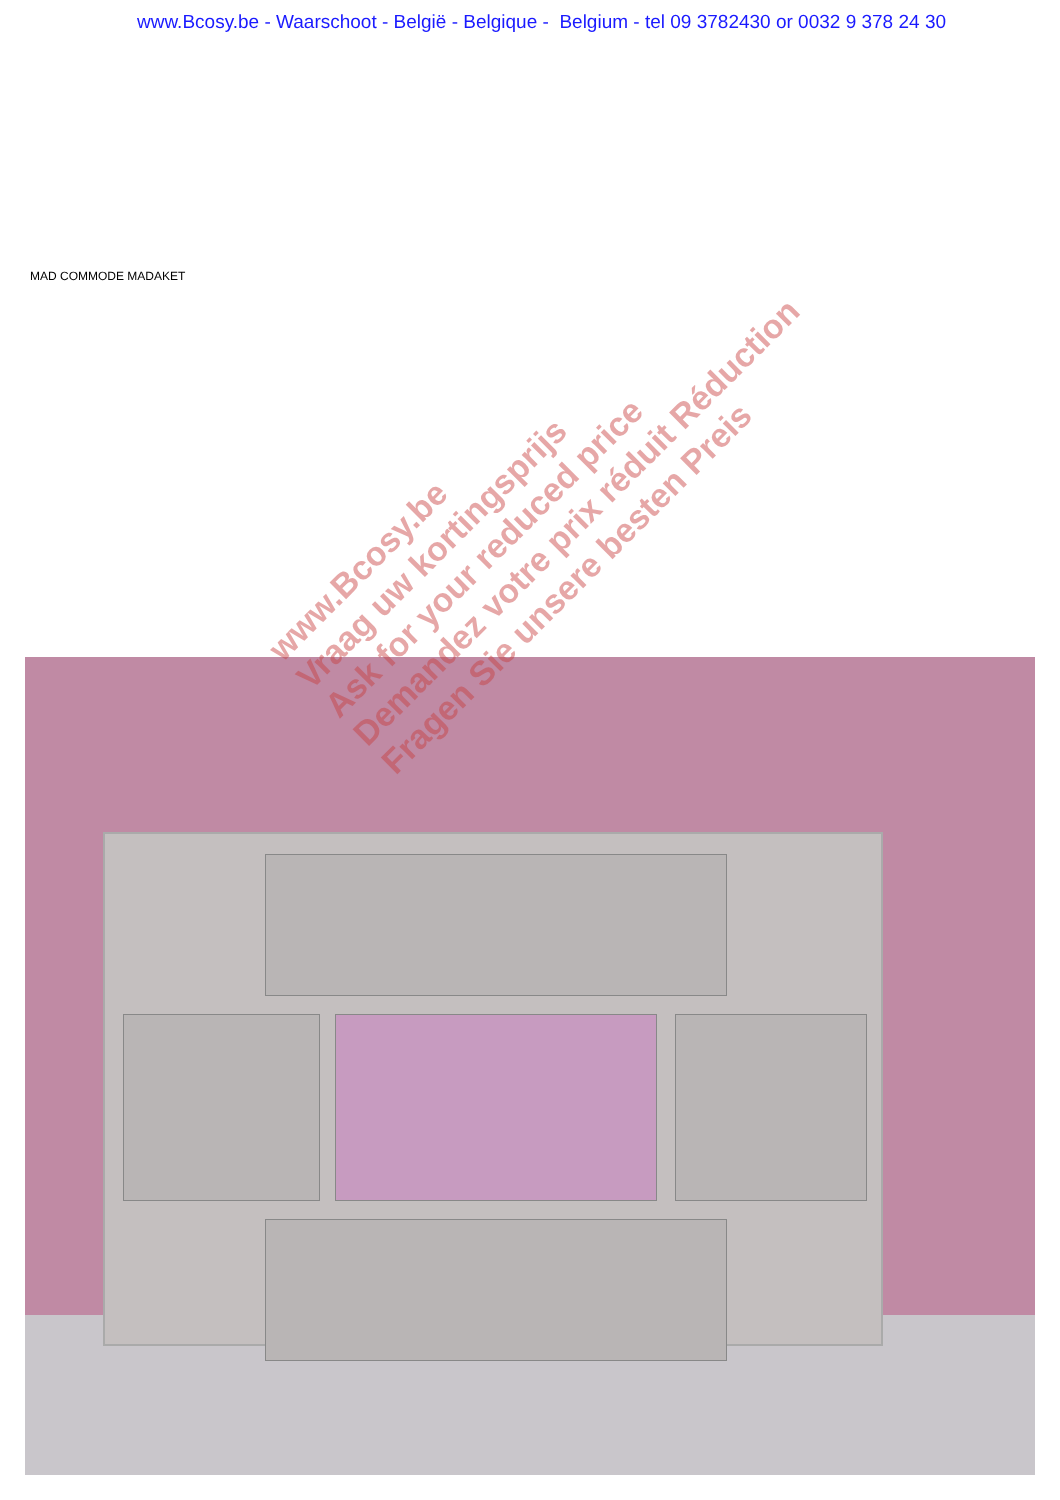www.Bcosy.be - Waarschoot - België - Belgique - Belgium - tel 09 3782430 or 0032 9 378 24 30
MAD COMMODE MADAKET
www.Bcosy.be
Vraag uw kortingsprijs
Ask for your reduced price
Demandez votre prix réduit Réduction
Fragen Sie unsere besten Preis